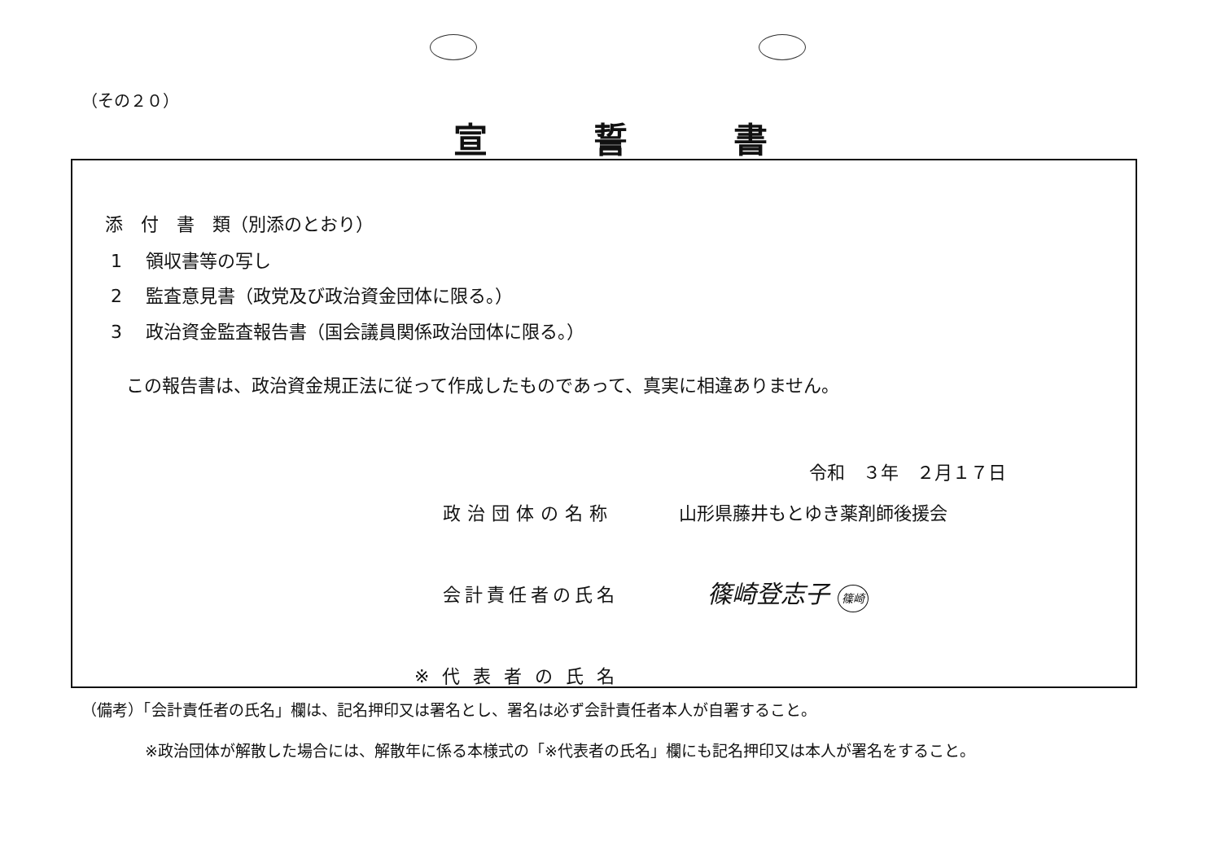（その２０）
宣誓書
添　付　書　類（別添のとおり）
1　 領収書等の写し
2　 監査意見書（政党及び政治資金団体に限る。）
3　 政治資金監査報告書（国会議員関係政治団体に限る。）
この報告書は、政治資金規正法に従って作成したものであって、真実に相違ありません。
令和　３年　２月１７日
政治団体の名称 山形県藤井もとゆき薬剤師後援会
会計責任者の氏名 篠崎登志子 篠崎
※代表者の氏名
（備考）「会計責任者の氏名」欄は、記名押印又は署名とし、署名は必ず会計責任者本人が自署すること。
※政治団体が解散した場合には、解散年に係る本様式の「※代表者の氏名」欄にも記名押印又は本人が署名をすること。